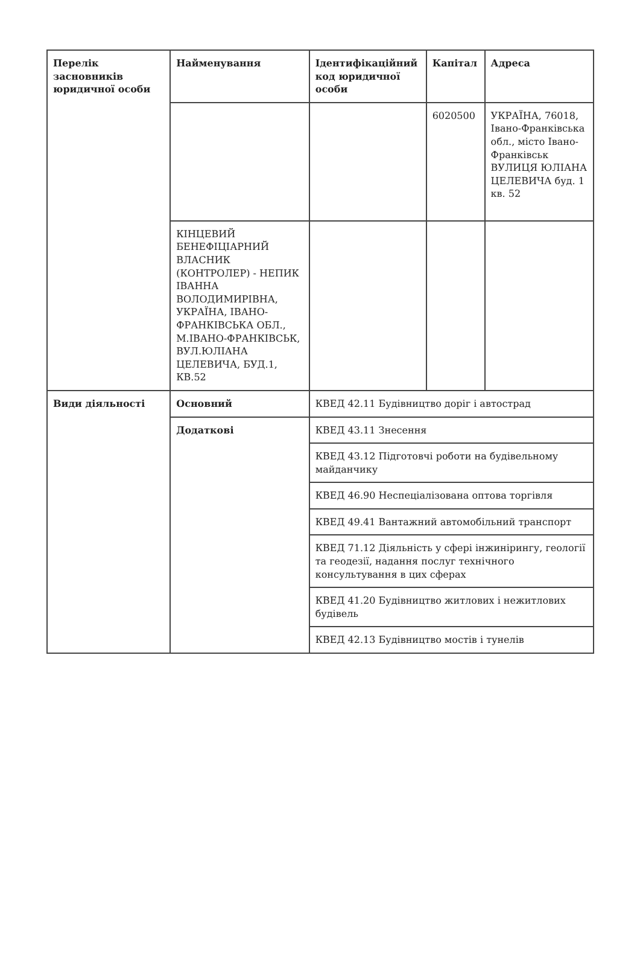| Перелік засновників юридичної особи | Найменування | Ідентифікаційний код юридичної особи | Капітал | Адреса |
| --- | --- | --- | --- | --- |
| | | | 6020500 | УКРАЇНА, 76018, Івано-Франківська обл., місто Івано-Франківськ ВУЛИЦЯ ЮЛІАНА ЦЕЛЕВИЧА буд. 1 кв. 52 |
| | КІНЦЕВИЙ БЕНЕФІЦІАРНИЙ ВЛАСНИК (КОНТРОЛЕР) - НЕПИК ІВАННА ВОЛОДИМИРІВНА, УКРАЇНА, ІВАНО-ФРАНКІВСЬКА ОБЛ., М.ІВАНО-ФРАНКІВСЬК, ВУЛ.ЮЛІАНА ЦЕЛЕВИЧА, БУД.1, КВ.52 | | | |
| Види діяльності | Основний | КВЕД 42.11 Будівництво доріг і автострад | | |
| | Додаткові | КВЕД 43.11 Знесення | | |
| | | КВЕД 43.12 Підготовчі роботи на будівельному майданчику | | |
| | | КВЕД 46.90 Неспеціалізована оптова торгівля | | |
| | | КВЕД 49.41 Вантажний автомобільний транспорт | | |
| | | КВЕД 71.12 Діяльність у сфері інжинірингу, геології та геодезії, надання послуг технічного консультування в цих сферах | | |
| | | КВЕД 41.20 Будівництво житлових і нежитлових будівель | | |
| | | КВЕД 42.13 Будівництво мостів і тунелів | | |